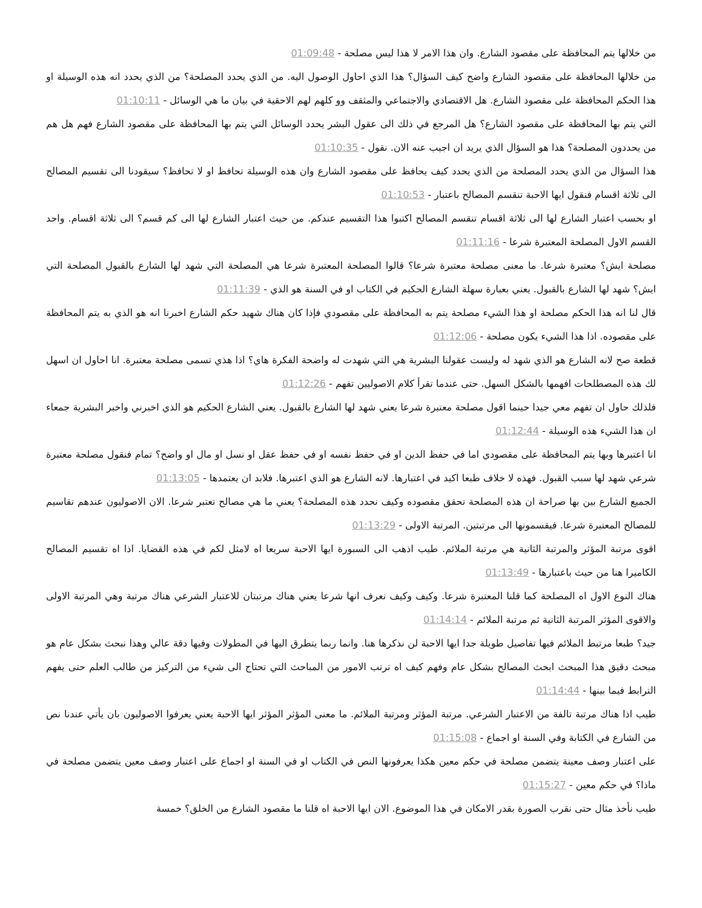من خلالها يتم المحافظة على مقصود الشارع. وان هذا الامر لا هذا ليس مصلحة - 01:09:48
من خلالها المحافظة على مقصود الشارع واضح كيف السؤال؟ هذا الذي احاول الوصول اليه. من الذي يحدد المصلحة؟ من الذي يحدد انه هذه الوسيلة او هذا الحكم المحافظة على مقصود الشارع. هل الاقتصادي والاجتماعي والمثقف وو كلهم لهم الاحقية في بيان ما هي الوسائل - 01:10:11
التي يتم بها المحافظة على مقصود الشارع؟ هل المرجع في ذلك الى عقول البشر يحدد الوسائل التي يتم بها المحافظة على مقصود الشارع فهم هل هم من يحددون المصلحة؟ هذا هو السؤال الذي يريد ان اجيب عنه الان. نقول - 01:10:35
هذا السؤال من الذي يحدد المصلحة من الذي يحدد كيف يحافظ على مقصود الشارع وان هذه الوسيلة تحافظ او لا تحافظ؟ سيقودنا الى تقسيم المصالح الى ثلاثة اقسام فنقول ايها الاحبة تنقسم المصالح باعتبار - 01:10:53
او بحسب اعتبار الشارع لها الى ثلاثة اقسام تنقسم المصالح اكتبوا هذا التقسيم عندكم. من حيث اعتبار الشارع لها الى كم قسم؟ الى ثلاثة اقسام. واحد القسم الاول المصلحة المعتبرة شرعا - 01:11:16
مصلحة ايش؟ معتبرة شرعا. ما معنى مصلحة معتبرة شرعا؟ قالوا المصلحة المعتبرة شرعا هي المصلحة التي شهد لها الشارع بالقبول المصلحة التي ايش؟ شهد لها الشارع بالقبول. يعني بعبارة سهلة الشارع الحكيم في الكتاب او في السنة هو الذي - 01:11:39
قال لنا انه هذا الحكم مصلحة او هذا الشيء مصلحة يتم به المحافظة على مقصودي فإذا كان هناك شهيد حكم الشارع اخبرنا انه هو الذي به يتم المحافظة على مقصوده. اذا هذا الشيء يكون مصلحة - 01:12:06
قطعة صح لانه الشارع هو الذي شهد له وليست عقولنا البشرية هي التي شهدت له واضحة الفكرة هاي؟ اذا هذي تسمى مصلحة معتبرة. انا احاول ان اسهل لك هذه المصطلحات افهمها بالشكل السهل. حتى عندما تقرأ كلام الاصوليين تفهم - 01:12:26
فلذلك حاول ان تفهم معي جيدا حينما اقول مصلحة معتبرة شرعا يعني شهد لها الشارع بالقبول. يعني الشارع الحكيم هو الذي اخبرني واخبر البشرية جمعاء ان هذا الشيء هذه الوسيلة - 01:12:44
انا اعتبرها وبها يتم المحافظة على مقصودي اما في حفظ الدين او في حفظ نفسه او في حفظ عقل او نسل او مال او واضح؟ تمام فنقول مصلحة معتبرة شرعي شهد لها سبب القبول. فهذه لا خلاف طبعا اكيد في اعتبارها. لانه الشارع هو الذي اعتبرها. فلابد ان يعتمدها - 01:13:05
الجميع الشارع بين بها صراحة ان هذه المصلحة تحقق مقصوده وكيف نحدد هذه المصلحة؟ يعني ما هي مصالح تعتبر شرعا. الان الاصوليون عندهم تقاسيم للمصالح المعتبرة شرعا. فيقسمونها الى مرتبتين. المرتبة الاولى - 01:13:29
اقوى مرتبة المؤثر والمرتبة الثانية هي مرتبة الملائم. طيب اذهب الى السبورة ايها الاحبة سريعا اه لامثل لكم في هذه القضايا. اذا اه تقسيم المصالح الكاميرا هنا من حيث باعتبارها - 01:13:49
هناك النوع الاول اه المصلحة كما قلنا المعتبرة شرعا. وكيف وكيف نعرف انها شرعا يعني هناك مرتبتان للاعتبار الشرعي هناك مرتبة وهي المرتبة الاولى والاقوى المؤثر المرتبة الثانية ثم مرتبة الملائم - 01:14:14
جيد؟ طبعا مرتبط الملائم فيها تفاصيل طويلة جدا ايها الاحبة لن نذكرها هنا. وانما ربما يتطرق اليها في المطولات وفيها دقة عالي وهذا نبحث بشكل عام هو مبحث دقيق هذا المبحث ابحث المصالح بشكل عام وفهم كيف اه ترتب الامور من المباحث التي تحتاج الى شيء من التركيز من طالب العلم حتى يفهم الترابط فيما بينها - 01:14:44
طيب اذا هناك مرتبة تالفة من الاعتبار الشرعي. مرتبة المؤثر ومرتبة الملائم. ما معنى المؤثر المؤثر ايها الاحبة يعني يعرفوا الاصوليون بان يأتي عندنا نص من الشارع في الكتابة وفي السنة او اجماع - 01:15:08
على اعتبار وصف معينة يتضمن مصلحة في حكم معين هكذا يعرفونها النص في الكتاب او في السنة او اجماع على اعتبار وصف معين يتضمن مصلحة في ماذا؟ في حكم معين - 01:15:27
طيب نأخذ مثال حتى نقرب الصورة بقدر الامكان في هذا الموضوع. الان ايها الاحبة اه قلنا ما مقصود الشارع من الخلق؟ خمسة